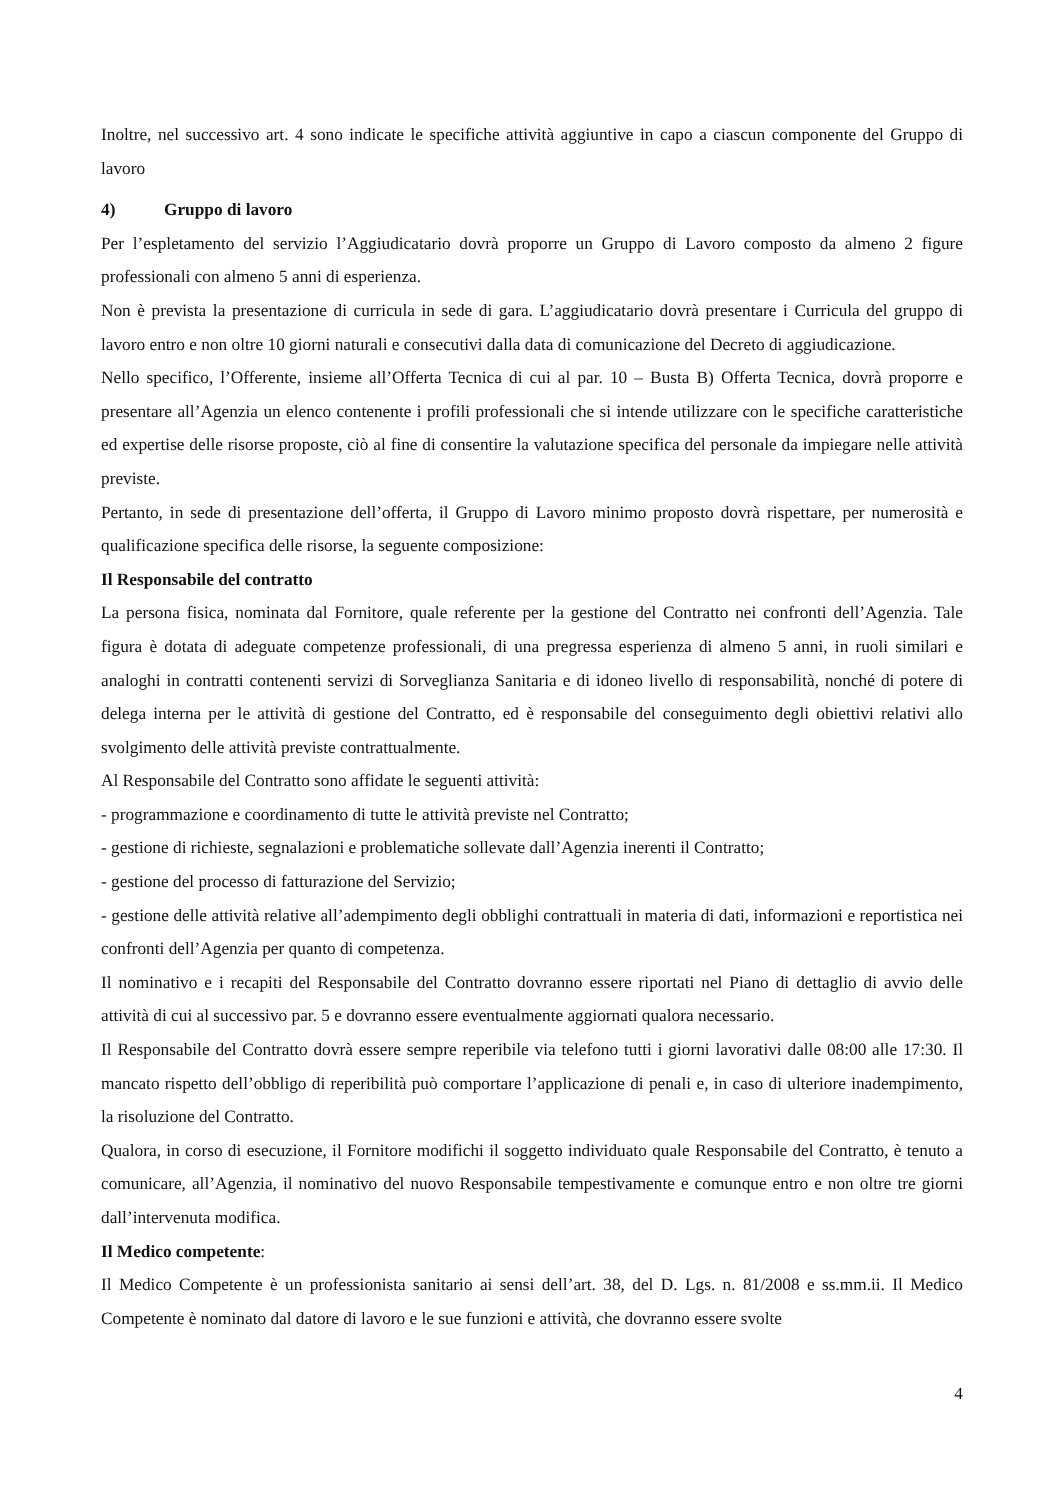Inoltre, nel successivo art. 4 sono indicate le specifiche attività aggiuntive in capo a ciascun componente del Gruppo di lavoro
4) Gruppo di lavoro
Per l’espletamento del servizio l’Aggiudicatario dovrà proporre un Gruppo di Lavoro composto da almeno 2 figure professionali con almeno 5 anni di esperienza.
Non è prevista la presentazione di curricula in sede di gara. L’aggiudicatario dovrà presentare i Curricula del gruppo di lavoro entro e non oltre 10 giorni naturali e consecutivi dalla data di comunicazione del Decreto di aggiudicazione.
Nello specifico, l’Offerente, insieme all’Offerta Tecnica di cui al par. 10 – Busta B) Offerta Tecnica, dovrà proporre e presentare all’Agenzia un elenco contenente i profili professionali che si intende utilizzare con le specifiche caratteristiche ed expertise delle risorse proposte, ciò al fine di consentire la valutazione specifica del personale da impiegare nelle attività previste.
Pertanto, in sede di presentazione dell’offerta, il Gruppo di Lavoro minimo proposto dovrà rispettare, per numerosità e qualificazione specifica delle risorse, la seguente composizione:
Il Responsabile del contratto
La persona fisica, nominata dal Fornitore, quale referente per la gestione del Contratto nei confronti dell’Agenzia. Tale figura è dotata di adeguate competenze professionali, di una pregressa esperienza di almeno 5 anni, in ruoli similari e analoghi in contratti contenenti servizi di Sorveglianza Sanitaria e di idoneo livello di responsabilità, nonché di potere di delega interna per le attività di gestione del Contratto, ed è responsabile del conseguimento degli obiettivi relativi allo svolgimento delle attività previste contrattualmente.
Al Responsabile del Contratto sono affidate le seguenti attività:
- programmazione e coordinamento di tutte le attività previste nel Contratto;
- gestione di richieste, segnalazioni e problematiche sollevate dall’Agenzia inerenti il Contratto;
- gestione del processo di fatturazione del Servizio;
- gestione delle attività relative all’adempimento degli obblighi contrattuali in materia di dati, informazioni e reportistica nei confronti dell’Agenzia per quanto di competenza.
Il nominativo e i recapiti del Responsabile del Contratto dovranno essere riportati nel Piano di dettaglio di avvio delle attività di cui al successivo par. 5 e dovranno essere eventualmente aggiornati qualora necessario.
Il Responsabile del Contratto dovrà essere sempre reperibile via telefono tutti i giorni lavorativi dalle 08:00 alle 17:30. Il mancato rispetto dell’obbligo di reperibilità può comportare l’applicazione di penali e, in caso di ulteriore inadempimento, la risoluzione del Contratto.
Qualora, in corso di esecuzione, il Fornitore modifichi il soggetto individuato quale Responsabile del Contratto, è tenuto a comunicare, all’Agenzia, il nominativo del nuovo Responsabile tempestivamente e comunque entro e non oltre tre giorni dall’intervenuta modifica.
Il Medico competente:
Il Medico Competente è un professionista sanitario ai sensi dell’art. 38, del D. Lgs. n. 81/2008 e ss.mm.ii. Il Medico Competente è nominato dal datore di lavoro e le sue funzioni e attività, che dovranno essere svolte
4